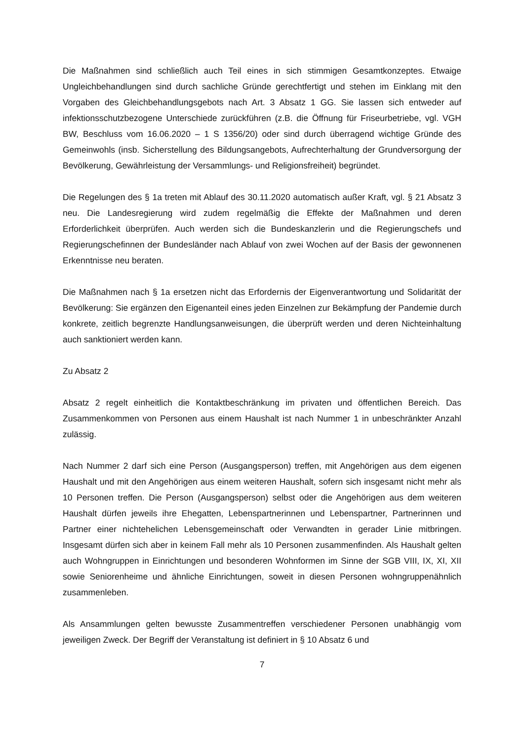Die Maßnahmen sind schließlich auch Teil eines in sich stimmigen Gesamtkonzeptes. Etwaige Ungleichbehandlungen sind durch sachliche Gründe gerechtfertigt und stehen im Einklang mit den Vorgaben des Gleichbehandlungsgebots nach Art. 3 Absatz 1 GG. Sie lassen sich entweder auf infektionsschutzbezogene Unterschiede zurückführen (z.B. die Öffnung für Friseurbetriebe, vgl. VGH BW, Beschluss vom 16.06.2020 – 1 S 1356/20) oder sind durch überragend wichtige Gründe des Gemeinwohls (insb. Sicherstellung des Bildungsangebots, Aufrechterhaltung der Grundversorgung der Bevölkerung, Gewährleistung der Versammlungs- und Religionsfreiheit) begründet.
Die Regelungen des § 1a treten mit Ablauf des 30.11.2020 automatisch außer Kraft, vgl. § 21 Absatz 3 neu. Die Landesregierung wird zudem regelmäßig die Effekte der Maßnahmen und deren Erforderlichkeit überprüfen. Auch werden sich die Bundeskanzlerin und die Regierungschefs und Regierungschefinnen der Bundesländer nach Ablauf von zwei Wochen auf der Basis der gewonnenen Erkenntnisse neu beraten.
Die Maßnahmen nach § 1a ersetzen nicht das Erfordernis der Eigenverantwortung und Solidarität der Bevölkerung: Sie ergänzen den Eigenanteil eines jeden Einzelnen zur Bekämpfung der Pandemie durch konkrete, zeitlich begrenzte Handlungsanweisungen, die überprüft werden und deren Nichteinhaltung auch sanktioniert werden kann.
Zu Absatz 2
Absatz 2 regelt einheitlich die Kontaktbeschränkung im privaten und öffentlichen Bereich. Das Zusammenkommen von Personen aus einem Haushalt ist nach Nummer 1 in unbeschränkter Anzahl zulässig.
Nach Nummer 2 darf sich eine Person (Ausgangsperson) treffen, mit Angehörigen aus dem eigenen Haushalt und mit den Angehörigen aus einem weiteren Haushalt, sofern sich insgesamt nicht mehr als 10 Personen treffen. Die Person (Ausgangsperson) selbst oder die Angehörigen aus dem weiteren Haushalt dürfen jeweils ihre Ehegatten, Lebenspartnerinnen und Lebenspartner, Partnerinnen und Partner einer nichtehelichen Lebensgemeinschaft oder Verwandten in gerader Linie mitbringen. Insgesamt dürfen sich aber in keinem Fall mehr als 10 Personen zusammenfinden. Als Haushalt gelten auch Wohngruppen in Einrichtungen und besonderen Wohnformen im Sinne der SGB VIII, IX, XI, XII sowie Seniorenheime und ähnliche Einrichtungen, soweit in diesen Personen wohngruppenähnlich zusammenleben.
Als Ansammlungen gelten bewusste Zusammentreffen verschiedener Personen unabhängig vom jeweiligen Zweck. Der Begriff der Veranstaltung ist definiert in § 10 Absatz 6 und
7